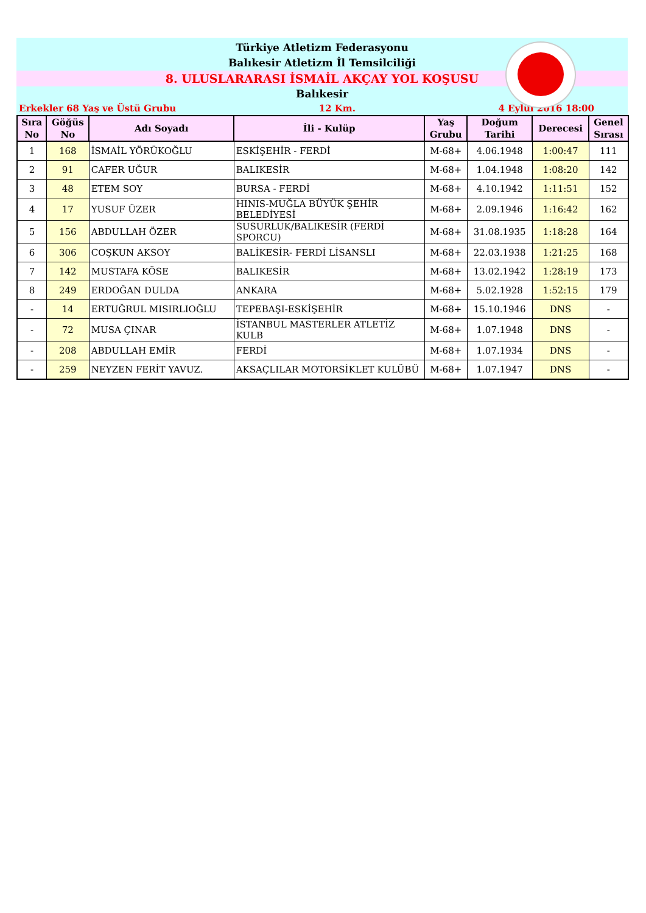Türkiye Atletizm Federasyonu
Balıkesir Atletizm İl Temsilciliği
8. ULUSLARARASI İSMAİL AKÇAY YOL KOŞUSU
Balıkesir
Erkekler 68 Yaş ve Üstü Grubu 12 Km. 4 Eylül 2016 18:00
| Sıra No | Göğüs No | Adı Soyadı | İli - Kulüp | Yaş Grubu | Doğum Tarihi | Derecesi | Genel Sırası |
| --- | --- | --- | --- | --- | --- | --- | --- |
| 1 | 168 | İSMAİL YÖRÜKOĞLU | ESKİŞEHİR - FERDİ | M-68+ | 4.06.1948 | 1:00:47 | 111 |
| 2 | 91 | CAFER UĞUR | BALIKESİR | M-68+ | 1.04.1948 | 1:08:20 | 142 |
| 3 | 48 | ETEM SOY | BURSA - FERDİ | M-68+ | 4.10.1942 | 1:11:51 | 152 |
| 4 | 17 | YUSUF ÜZER | HINIS-MUĞLA BÜYÜK ŞEHİR BELEDİYESİ | M-68+ | 2.09.1946 | 1:16:42 | 162 |
| 5 | 156 | ABDULLAH ÖZER | SUSURLUK/BALIKESİR (FERDİ SPORCU) | M-68+ | 31.08.1935 | 1:18:28 | 164 |
| 6 | 306 | COŞKUN AKSOY | BALİKESİR- FERDİ LİSANSLI | M-68+ | 22.03.1938 | 1:21:25 | 168 |
| 7 | 142 | MUSTAFA KÖSE | BALIKESİR | M-68+ | 13.02.1942 | 1:28:19 | 173 |
| 8 | 249 | ERDOĞAN DULDA | ANKARA | M-68+ | 5.02.1928 | 1:52:15 | 179 |
| - | 14 | ERTUĞRUL MISIRLIOĞLU | TEPEBAŞI-ESKİŞEHİR | M-68+ | 15.10.1946 | DNS | - |
| - | 72 | MUSA ÇINAR | İSTANBUL MASTERLER ATLETİZ KULB | M-68+ | 1.07.1948 | DNS | - |
| - | 208 | ABDULLAH EMİR | FERDİ | M-68+ | 1.07.1934 | DNS | - |
| - | 259 | NEYZEN FERİT YAVUZ. | AKSAÇLILAR MOTORSİKLET KULÜBÜ | M-68+ | 1.07.1947 | DNS | - |